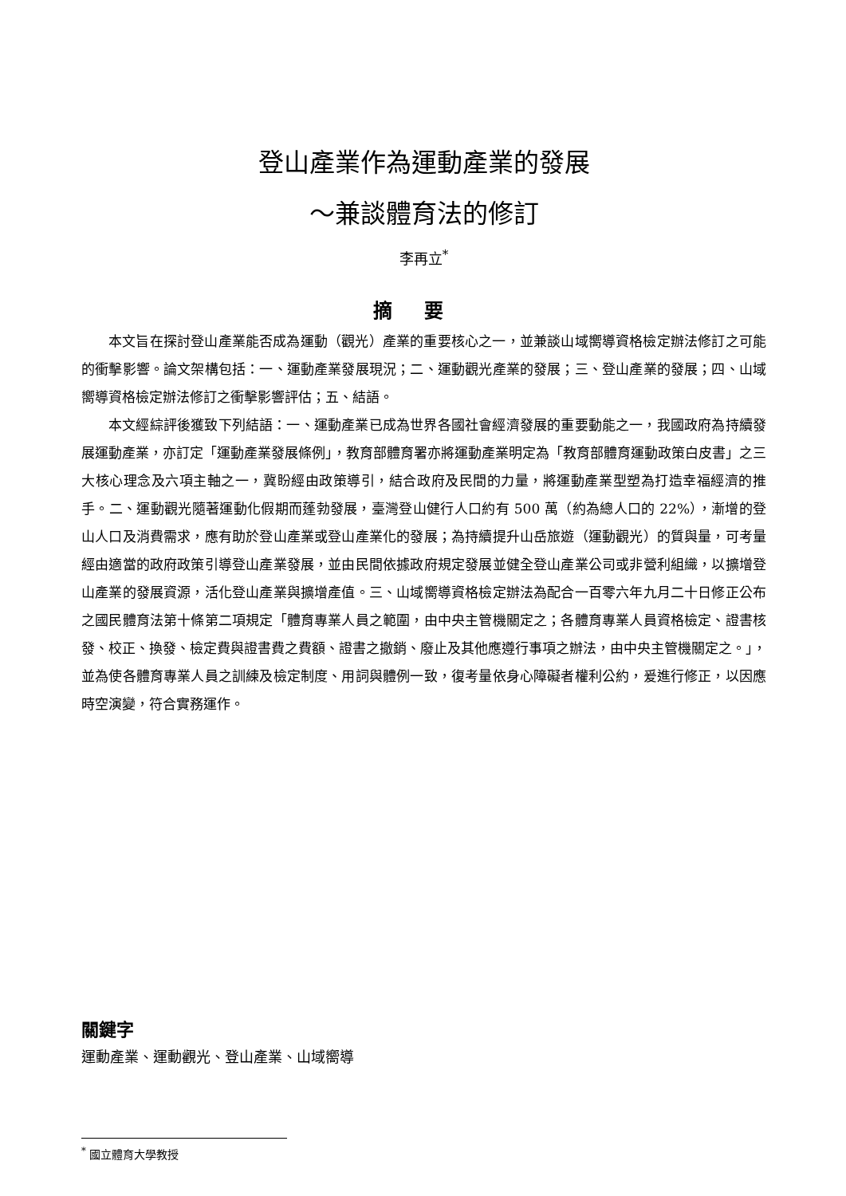登山產業作為運動產業的發展
～兼談體育法的修訂
李再立<sup>*</sup>
摘要
本文旨在探討登山產業能否成為運動（觀光）產業的重要核心之一，並兼談山域嚮導資格檢定辦法修訂之可能的衝擊影響。論文架構包括：一、運動產業發展現況；二、運動觀光產業的發展；三、登山產業的發展；四、山域嚮導資格檢定辦法修訂之衝擊影響評估；五、結語。
本文經綜評後獲致下列結語：一、運動產業已成為世界各國社會經濟發展的重要動能之一，我國政府為持續發展運動產業，亦訂定「運動產業發展條例」，教育部體育署亦將運動產業明定為「教育部體育運動政策白皮書」之三大核心理念及六項主軸之一，冀盼經由政策導引，結合政府及民間的力量，將運動產業型塑為打造幸福經濟的推手。二、運動觀光隨著運動化假期而蓬勃發展，臺灣登山健行人口約有 500 萬（約為總人口的 22%），漸增的登山人口及消費需求，應有助於登山產業或登山產業化的發展；為持續提升山岳旅遊（運動觀光）的質與量，可考量經由適當的政府政策引導登山產業發展，並由民間依據政府規定發展並健全登山產業公司或非營利組織，以擴增登山產業的發展資源，活化登山產業與擴增產值。三、山域嚮導資格檢定辦法為配合一百零六年九月二十日修正公布之國民體育法第十條第二項規定「體育專業人員之範圍，由中央主管機關定之；各體育專業人員資格檢定、證書核發、校正、換發、檢定費與證書費之費額、證書之撤銷、廢止及其他應遵行事項之辦法，由中央主管機關定之。」，並為使各體育專業人員之訓練及檢定制度、用詞與體例一致，復考量依身心障礙者權利公約，爰進行修正，以因應時空演變，符合實務運作。
關鍵字
運動產業、運動觀光、登山產業、山域嚮導
<sup>*</sup> 國立體育大學教授